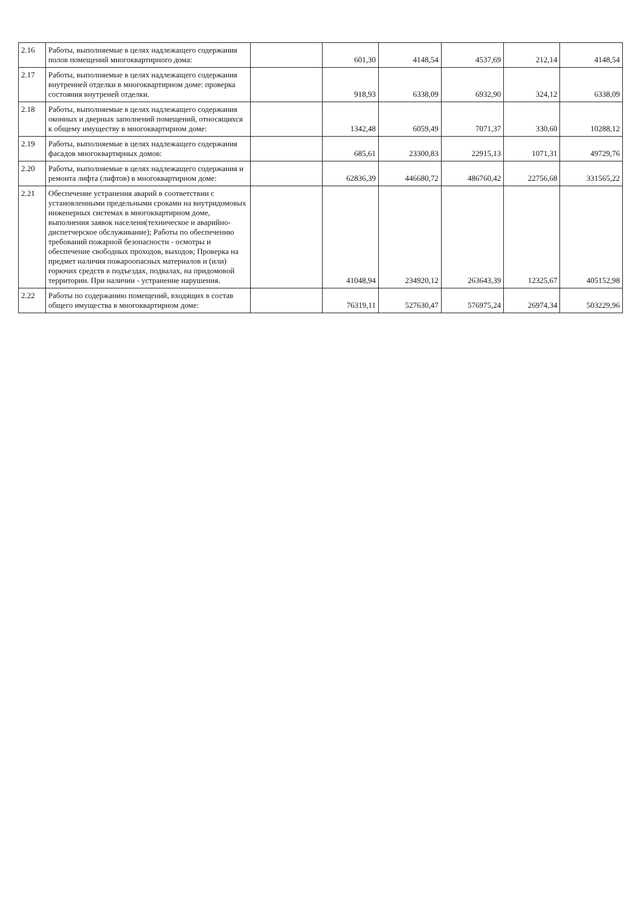| 2.16 | Работы, выполняемые в целях надлежащего содержания полов помещений многоквартирного дома: | | 601,30 | 4148,54 | 4537,69 | 212,14 | 4148,54 |
| 2.17 | Работы, выполняемые в целях надлежащего содержания внутренней отделки в многоквартирном доме: проверка состояния внутреней отделки. | | 918,93 | 6338,09 | 6932,90 | 324,12 | 6338,09 |
| 2.18 | Работы, выполняемые в целях надлежащего содержания оконных и дверных заполнений помещений, относящихся к общему имуществу в многоквартирном доме: | | 1342,48 | 6059,49 | 7071,37 | 330,60 | 10288,12 |
| 2.19 | Работы, выполняемые в целях надлежащего содержания фасадов многоквартирных домов: | | 685,61 | 23300,83 | 22915,13 | 1071,31 | 49729,76 |
| 2.20 | Работы, выполняемые в целях надлежащего содержания и ремонта лифта (лифтов) в многоквартирном доме: | | 62836,39 | 446680,72 | 486760,42 | 22756,68 | 331565,22 |
| 2.21 | Обеспечение устранения аварий в соответствии с установленными предельными сроками на внутридомовых инженерных системах в многоквартирном доме, выполнения заявок населени(техническое и аварийно-диспетчерское обслуживание); Работы по обеспечению требований пожарной безопасности - осмотры и обеспечение свободных проходов, выходов; Проверка на предмет наличия пожароопасных материалов и (или) горючих средств в подъездах, подвалах, на придомовой территории. При наличии - устранение нарушения. | | 41048,94 | 234920,12 | 263643,39 | 12325,67 | 405152,98 |
| 2.22 | Работы по содержанию помещений, входящих в состав общего имущества в многоквартирном доме: | | 76319,11 | 527630,47 | 576975,24 | 26974,34 | 503229,96 |